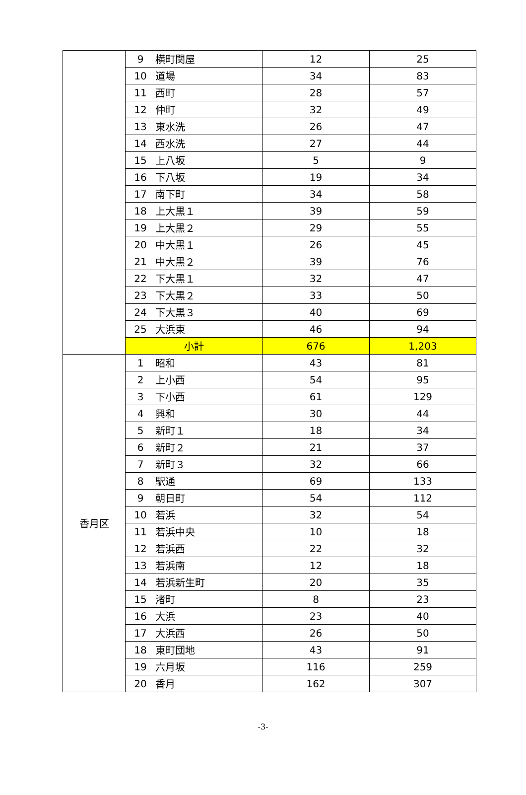| | 9 | 横町関屋 | 12 | 25 |
| | 10 | 道場 | 34 | 83 |
| | 11 | 西町 | 28 | 57 |
| | 12 | 仲町 | 32 | 49 |
| | 13 | 東水洗 | 26 | 47 |
| | 14 | 西水洗 | 27 | 44 |
| | 15 | 上八坂 | 5 | 9 |
| | 16 | 下八坂 | 19 | 34 |
| | 17 | 南下町 | 34 | 58 |
| | 18 | 上大黒１ | 39 | 59 |
| | 19 | 上大黒２ | 29 | 55 |
| | 20 | 中大黒１ | 26 | 45 |
| | 21 | 中大黒２ | 39 | 76 |
| | 22 | 下大黒１ | 32 | 47 |
| | 23 | 下大黒２ | 33 | 50 |
| | 24 | 下大黒３ | 40 | 69 |
| | 25 | 大浜東 | 46 | 94 |
| | 小計 | | 676 | 1,203 |
| 香月区 | 1 | 昭和 | 43 | 81 |
| | 2 | 上小西 | 54 | 95 |
| | 3 | 下小西 | 61 | 129 |
| | 4 | 興和 | 30 | 44 |
| | 5 | 新町１ | 18 | 34 |
| | 6 | 新町２ | 21 | 37 |
| | 7 | 新町３ | 32 | 66 |
| | 8 | 駅通 | 69 | 133 |
| | 9 | 朝日町 | 54 | 112 |
| | 10 | 若浜 | 32 | 54 |
| | 11 | 若浜中央 | 10 | 18 |
| | 12 | 若浜西 | 22 | 32 |
| | 13 | 若浜南 | 12 | 18 |
| | 14 | 若浜新生町 | 20 | 35 |
| | 15 | 渚町 | 8 | 23 |
| | 16 | 大浜 | 23 | 40 |
| | 17 | 大浜西 | 26 | 50 |
| | 18 | 東町団地 | 43 | 91 |
| | 19 | 六月坂 | 116 | 259 |
| | 20 | 香月 | 162 | 307 |
-3-